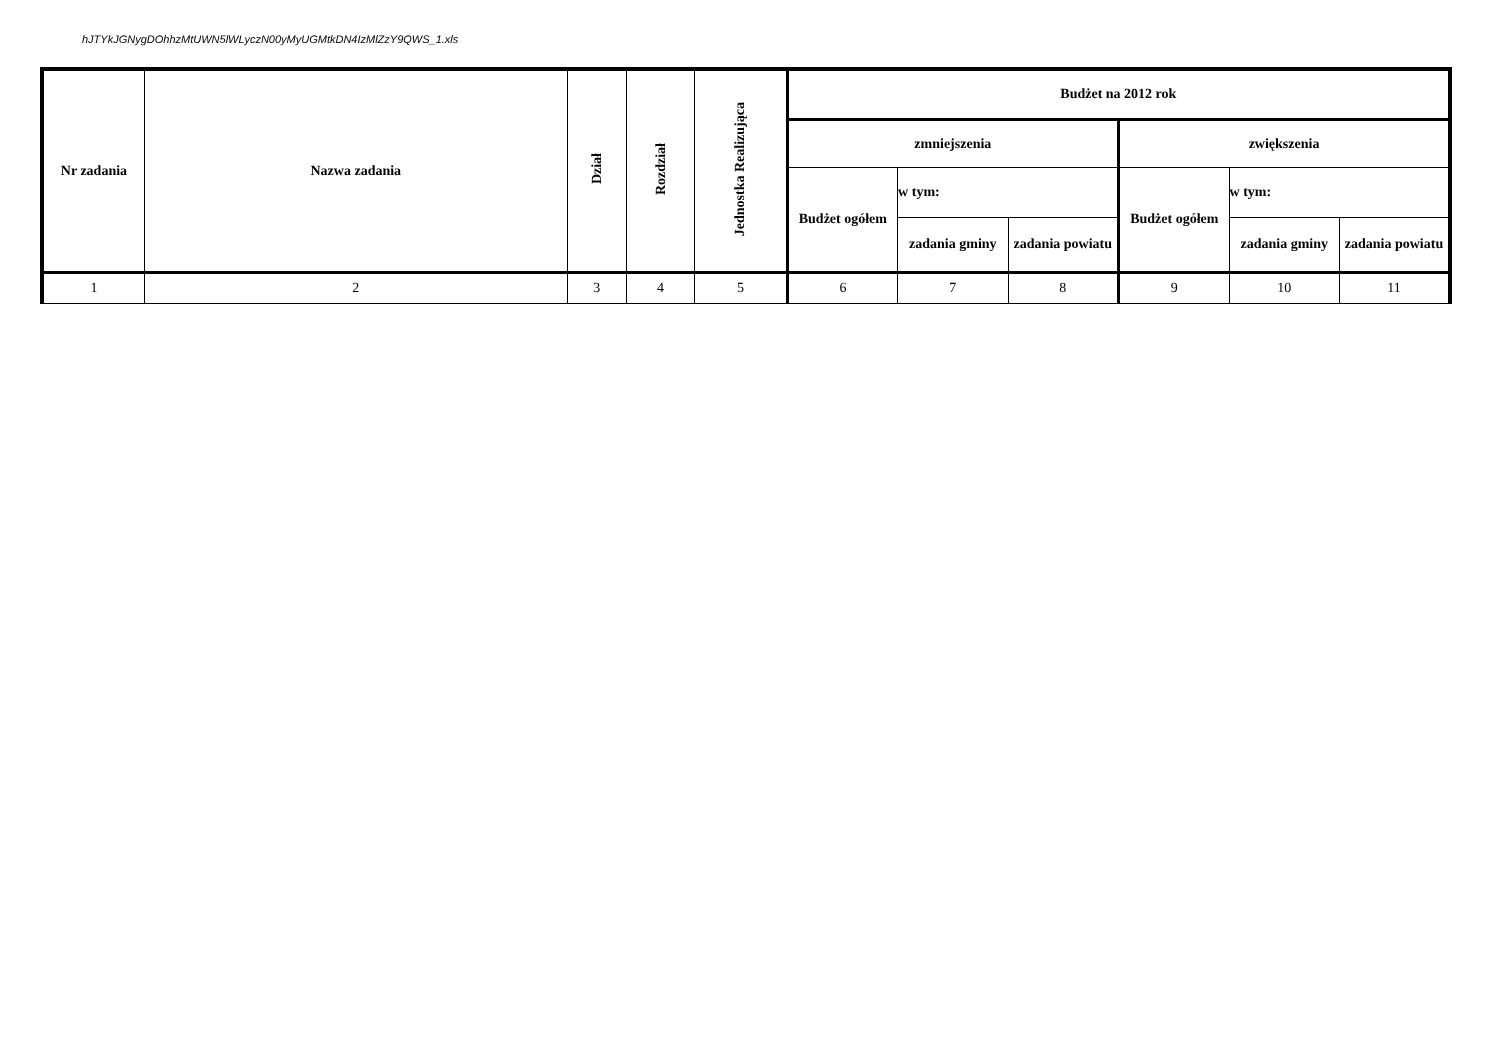hJTYkJGNygDOhhzMtUWN5lWLyczN00yMyUGMtkDN4IzMlZzY9QWS_1.xls
| Nr zadania | Nazwa zadania | Dział | Rozdział | Jednostka Realizująca | Budżet na 2012 rok | | | | | |
| --- | --- | --- | --- | --- | --- | --- | --- | --- | --- | --- |
| | | | | | zmniejszenia | | | zwiększenia | | |
| | | | | | Budżet ogółem | w tym: | | Budżet ogółem | w tym: | |
| | | | | | | zadania gminy | zadania powiatu | | zadania gminy | zadania powiatu |
| 1 | 2 | 3 | 4 | 5 | 6 | 7 | 8 | 9 | 10 | 11 |